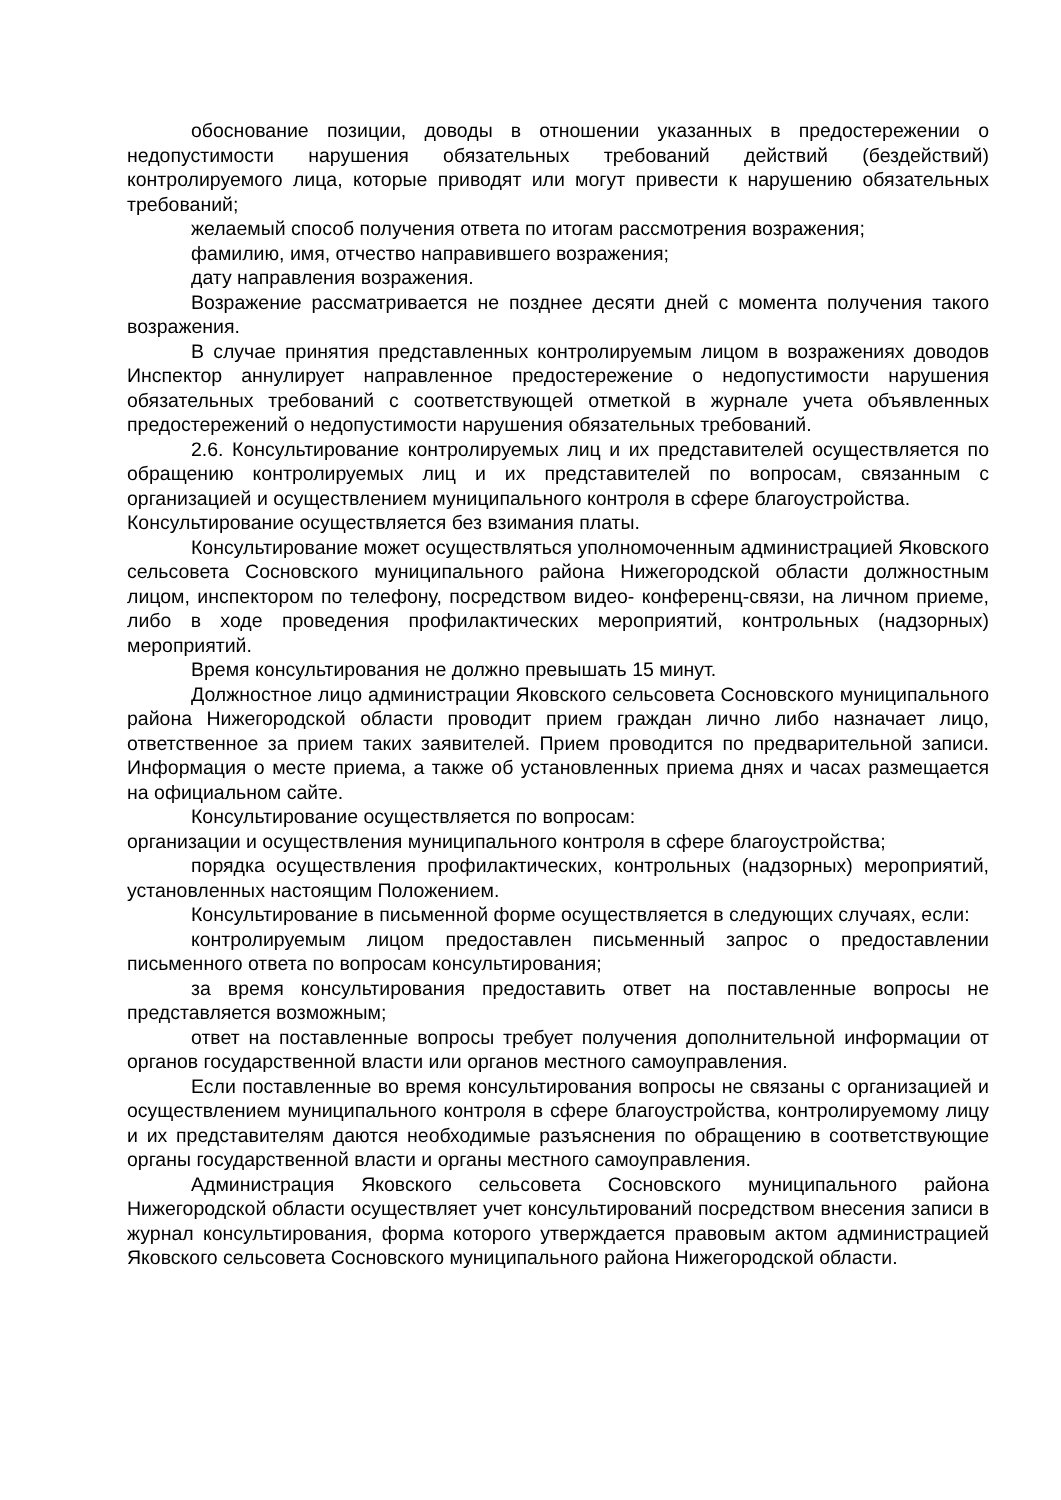обоснование позиции, доводы в отношении указанных в предостережении о недопустимости нарушения обязательных требований действий (бездействий) контролируемого лица, которые приводят или могут привести к нарушению обязательных требований;
желаемый способ получения ответа по итогам рассмотрения возражения;
фамилию, имя, отчество направившего возражения;
дату направления возражения.
Возражение рассматривается не позднее десяти дней с момента получения такого возражения.
В случае принятия представленных контролируемым лицом в возражениях доводов Инспектор аннулирует направленное предостережение о недопустимости нарушения обязательных требований с соответствующей отметкой в журнале учета объявленных предостережений о недопустимости нарушения обязательных требований.
2.6. Консультирование контролируемых лиц и их представителей осуществляется по обращению контролируемых лиц и их представителей по вопросам, связанным с организацией и осуществлением муниципального контроля в сфере благоустройства.
Консультирование осуществляется без взимания платы.
Консультирование может осуществляться уполномоченным администрацией Яковского сельсовета Сосновского муниципального района Нижегородской области должностным лицом, инспектором по телефону, посредством видео- конференц-связи, на личном приеме, либо в ходе проведения профилактических мероприятий, контрольных (надзорных) мероприятий.
Время консультирования не должно превышать 15 минут.
Должностное лицо администрации Яковского сельсовета Сосновского муниципального района Нижегородской области проводит прием граждан лично либо назначает лицо, ответственное за прием таких заявителей. Прием проводится по предварительной записи. Информация о месте приема, а также об установленных приема днях и часах размещается на официальном сайте.
Консультирование осуществляется по вопросам:
организации и осуществления муниципального контроля в сфере благоустройства;
порядка осуществления профилактических, контрольных (надзорных) мероприятий, установленных настоящим Положением.
Консультирование в письменной форме осуществляется в следующих случаях, если:
контролируемым лицом предоставлен письменный запрос о предоставлении письменного ответа по вопросам консультирования;
за время консультирования предоставить ответ на поставленные вопросы не представляется возможным;
ответ на поставленные вопросы требует получения дополнительной информации от органов государственной власти или органов местного самоуправления.
Если поставленные во время консультирования вопросы не связаны с организацией и осуществлением муниципального контроля в сфере благоустройства, контролируемому лицу и их представителям даются необходимые разъяснения по обращению в соответствующие органы государственной власти и органы местного самоуправления.
Администрация Яковского сельсовета Сосновского муниципального района Нижегородской области осуществляет учет консультирований посредством внесения записи в журнал консультирования, форма которого утверждается правовым актом администрацией Яковского сельсовета Сосновского муниципального района Нижегородской области.